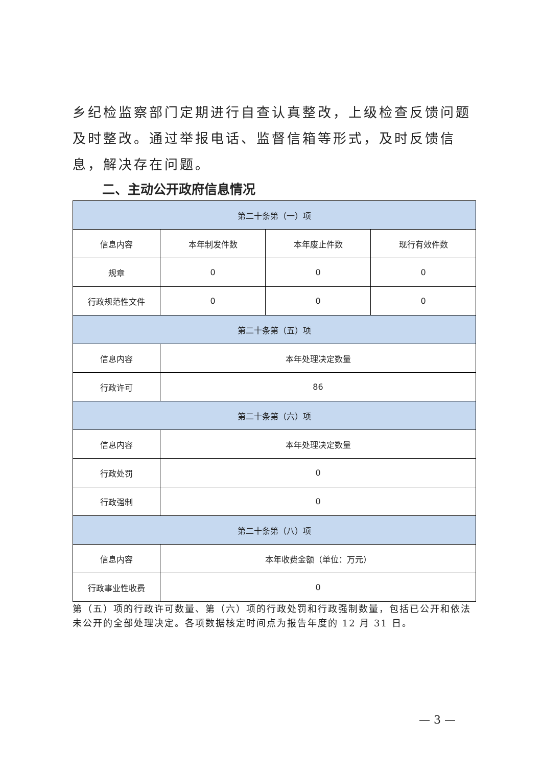乡纪检监察部门定期进行自查认真整改，上级检查反馈问题及时整改。通过举报电话、监督信箱等形式，及时反馈信息，解决存在问题。
二、主动公开政府信息情况
| 第二十条第（一）项 | | | |
| --- | --- | --- | --- |
| 信息内容 | 本年制发件数 | 本年废止件数 | 现行有效件数 |
| 规章 | 0 | 0 | 0 |
| 行政规范性文件 | 0 | 0 | 0 |
| 第二十条第（五）项 | | | |
| 信息内容 | 本年处理决定数量 | | |
| 行政许可 | 86 | | |
| 第二十条第（六）项 | | | |
| 信息内容 | 本年处理决定数量 | | |
| 行政处罚 | 0 | | |
| 行政强制 | 0 | | |
| 第二十条第（八）项 | | | |
| 信息内容 | 本年收费金额（单位：万元） | | |
| 行政事业性收费 | 0 | | |
第（五）项的行政许可数量、第（六）项的行政处罚和行政强制数量，包括已公开和依法未公开的全部处理决定。各项数据核定时间点为报告年度的 12 月 31 日。
— 3 —